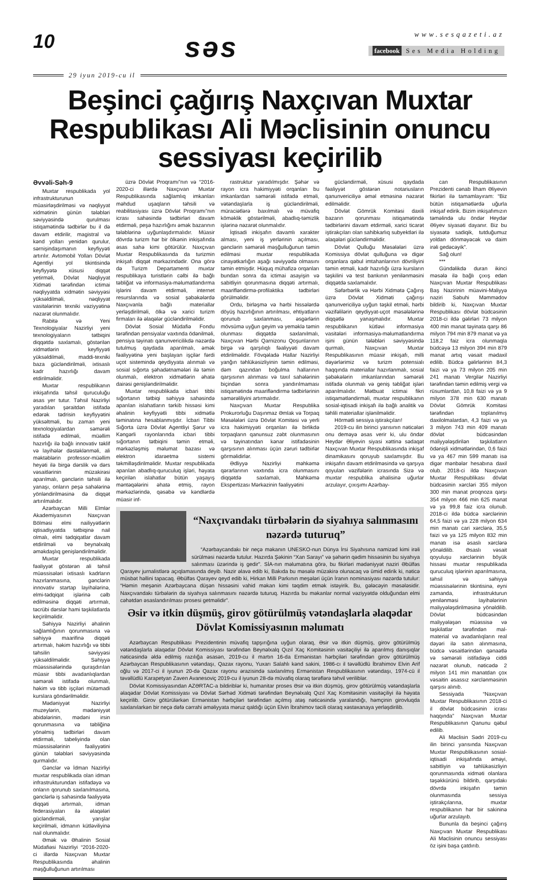10
səs
www.sesqazeti.az
facebook Ses Media Holding
29 iyun 2019-cu il
Beşinci çağırış Naxçıvan Muxtar Respublikası Ali Məclisinin onuncu sessiyası keçirilib
Əvvəli-Səh-9
Muxtar respublikada yol infrastrukturunun müasirləşdirilməsi və nəqliyyat xidmətinin günün tələbləri səviyyəsində qurulması istiqamətində tədbirlər bu il də davam etdirilir, magistral və kənd yolları yenidən qurulur, sərnişindaşımanın keyfiyyəti artırılır. Avtomobil Yolları Dövlət Agentliyi yol tikintisində keyfiyyətə xüsusi diqqət yetirməli, Dövlət Nəqliyyat Xidməti tərəfindən ictimai nəqliyyatda xidmətin səviyyəsi yüksəldilməli, nəqliyyat vasitələrinin texniki vəziyyətinə nəzarət olunmalıdır.
Rabitə və Yeni Texnologiyalar Nazirliyi yeni texnologiyaların tətbiqini diqqətdə saxlamalı, göstərilən xidmətlərin keyfiyyəti yüksəldilməli, maddi-texniki baza gücləndirilməli, ixtisaslı kadr hazırlığı davam etdirilməlidir.
Muxtar respublikanın inkişafında təhsil quruculuğu əsas yer tutur. Təhsil Nazirliyi yaradılan şəraitdən istifadə edərək tədrisin keyfiyyətini yüksəltməli, bu zaman yeni texnologiyalardan səmərəli istifadə edilməli, müəllim hazırlığı ilə bağlı innovativ təklif və layihələr dəstəklənməli, ali məktəblərin professor-müəllim heyəti ilə birgə dərslik və dərs vəsaitlərinin müzakirəsi aparılmalı, gənclərin təhsili ilə yanaşı, onların peşə sahələrinə yönləndirilməsinə də diqqət artırılmalıdır.
Azərbaycan Milli Elmlər Akademiyasının Naxçıvan Bölməsi elmi nailiyyətlərin iqtisadiyyatda tətbiqinə nail olmalı, elmi tədqiqatlar davam etdirilməli və beynəlxalq əməkdaşlıq genişləndirilməlidir.
Muxtar respublikada fəaliyyət göstərən ali təhsil müəssisələri ixtisaslı kadrların hazırlanmasına, gənclərin innovativ startap layihələrinə, elmi-tədqiqat işlərinə cəlb edilməsinə diqqəti artırmalı, təcrübi dərslər hami təşkilatlarda keçirilməlidir.
Səhiyyə Nazirliyi əhalinin sağlamlığının qorunmasına və səhiyyə maarifinə diqqəti artırmalı, həkim hazırlığı və tibbi təhsilin səviyyəsi yüksəldilməlidir. Səhiyyə müəssisələrində quraşdırılan müasir tibbi avadanlıqlardan səmərəli istifadə olunmalı, həkim və tibb işçiləri mütəmadi kurslara göndərilməlidir.
Mədəniyyət Nazirliyi muzeylərin, mədəniyyət abidələrinin, mədəni irsin qorunmasına və təbliğinə yönəlmiş tədbirləri davam etdirməli, tabeliyində olan müəssisələrinin fəaliyyətini günün tələbləri səviyyəsində qurmalıdır.
Gənclər və İdman Nazirliyi muxtar respublikada olan idman infrastrukturundan istifadəyə və onların qorunub saxlanılmasına, gənclərlə iş sahəsində fəaliyyətə diqqəti artırmalı, idman federasiyaları ilə əlaqələri gücləndirməli, yarışlar keçirilməli, idmanın kütləviliyinə nail olunmalıdır.
Əmək və Əhalinin Sosial Müdafiəsi Nazirliyi “2016-2020-ci illərdə Naxçıvan Muxtar Respublikasında əhalinin məşğulluğunun artırılması
üzrə Dövlət Proqramı”nın və “2016-2020-ci illərdə Naxçıvan Muxtar Respublikasında sağlamlıq imkanları məhdud uşaqların təhsili və reabilitasiyası üzrə Dövlət Proqramı”nın icrası sahəsində tədbirləri davam etdirməli, peşə hazırlığını əmək bazarının tələblərinə uyğunlaşdırmalıdır. Müasir dövrdə turizm hər bir ölkənin inkişafında əsas sahə kimi götürülür. Naxçıvan Muxtar Respublikasında da turizmin inkişafı diqqət mərkəzindədir. Ona görə də Turizm Departamenti muxtar respublikaya turistlərin cəlbi ilə bağlı təbliğat və informasiya-məlumatlandırma işlərini davam etdirməli, internet resurslarında və sosial şəbəkələrdə Naxçıvanla bağlı materiallar yerləşdirilməli, ölkə və xarici turizm firmaları ilə əlaqələr gücləndirilməlidir.
Dövlət Sosial Müdafiə Fondu tərəfindən pensiyalar vaxtında ödənilməli, pensiya təyinatı qanunvericilikdə nəzərdə tutulmuş qaydada aparılmalı, əmək fəaliyyətinə yeni başlayan işçilər fərdi uçot sistemində qeydiyyata alınmalı və sosial sığorta şəhadətnamələri ilə təmin olunmalı, elektron xidmətlərin əhatə dairəsi genişləndirilməlidir.
Muxtar respublikada icbari tibbi sığortanın tətbiqi səhiyyə sahəsində aparılan islahatların tərkib hissəsi kimi əhalinin keyfiyyətli tibbi xidmətlə təminatına hesablanmışdır. İcbari Tibbi Sığorta üzrə Dövlət Agentliyi Şərur və Kəngərli rayonlarında icbari tibbi sığortanın tətbiqini təmin etməli, mərkəzləşmiş məlumat bazası və elektron idarəetmə sistemi təkmilləşdirilməlidir. Muxtar respublikada aparılan abadlıq-quruculuq işləri, həyata keçirilən islahatlar bütün yaşayış məntəqələrini əhatə etmiş, rayon mərkəzlərində, qəsəbə və kəndlərdə müasir inf-
rastruktur yaradılmışdır. Şəhər və rayon icra hakimiyyəti orqanları bu imkanlardan səmərəli istifadə etməli, vətəndaşlarla iş gücləndirilməli, müraciətlərə baxılmalı və müvafiq köməklik göstərilməli, abadlıq-təmizlik işlərinə nəzarət olunmalıdır.
İqtisadi inkişafın davamlı xarakter alması, yeni iş yerlərinin açılması, gənclərin səmərəli məşğulluğunun təmin edilməsi muxtar respublikada cinayətkarlığın aşağı səviyyədə olmasını təmin etmişdir. Hüquq mühafizə orqanları bundan sonra da ictimai asayişin və sabitliyin qorunmasına diqqəti artırmalı, maarifləndirmə-profilaktika tədbirləri görülməlidir.
Ordu, birləşmə və hərbi hissələrdə döyüş hazırlığının artırılması, ehtiyatların qorunub saxlanması, əsgərlərin mövsümə uyğun geyim və yeməklə təmin olunması diqqətdə saxlanılmalı, Naxçıvan Hərbi Qarnizonu Qoşunlarının birgə və qarşılıqlı fəaliyyəti davam etdirilməlidir. Fövqəladə Hallar Nazirliyi yanğın təhlükəsizliyinin təmin edilməsi, dəm qazından boğulma hallarının qarşısının alınması və taxıl sahələrinin biçindən sonra yandırılmaması istiqamətində maarifləndirmə tədbirlərinin səmərəliliyini artırmalıdır.
Naxçıvan Muxtar Respublika Prokurorluğu Daşınmaz Əmlak və Torpaq Məsələləri üzrə Dövlət Komitəsi və yerli icra hakimiyyəti orqanları ilə birlikdə torpaqların qanunsuz zəbt olunmasının və təyinatından kənar istifadəsinin qarşısının alınması üçün zəruri tədbirlər görməlidirlər.
Ədliyyə Nazirliyi məhkəmə qərarlarının vaxtında icra olunmasını diqqətdə saxlamalı, Məhkəmə Ekspertizası Mərkəzinin fəaliyyətini
gücləndirməli, xüsusi qaydada fəaliyyət göstərən notariusların qanunvericiliyə əməl etməsinə nəzarət edilməlidir.
Dövlət Gömrük Komitəsi daxili bazarın qorunması istiqamətində tədbirlərini davam etdirməli, xarici ticarət iştirakçıları olan sahibkarlıq subyektləri ilə əlaqələri gücləndirməlidir.
Dövlət Qulluğu Məsələləri üzrə Komissiya dövlət qulluğuna və digər orqanlara qəbul imtahanlarının dövriliyini təmin etməli, kadr hazırlığı üzrə kursların təşkilini və test bankının yenilənməsini diqqətdə saxlamalıdır.
Səfərbərlik və Hərbi Xidmətə Çağırış üzrə Dövlət Xidməti çağırışı qanunvericiliyə uyğun təşkil etməli, hərbi vəzifəlilərin qeydiyyat-uçot məsələlərinə diqqətlə yanaşmalıdır. Muxtar respublikanın kütləvi informasiya vasitələri informasiya-məlumatlandırma işini günün tələbləri səviyyəsində qurmalı, Naxçıvan Muxtar Respublikasının müasir inkişafı, milli dəyərlərimiz və turizm potensialı haqqında materiallar hazırlanmalı, sosial şəbəkələrin imkanlarından səmərəli istifadə olunmalı və geniş təbliğat işləri aparılmalıdır. Mətbuat ictimai fikri istiqamətləndirməli, muxtar respublikanın sosial-iqtisadi inkişafı ilə bağlı analitik və təhlili materiallar işlənilməlidir.
Hörmətli sessiya iştirakçıları!
2019-cu ilin birinci yarısının nəticələri onu deməyə əsas verir ki, ulu öndər Heydər Əliyevin siyasi xəttinə sədaqət Naxçıvan Muxtar Respublikasında inkişaf dinamikasını qoruyub saxlamışdır. Bu inkişafın davam etdirilməsində və qarşıya qoyulan vəzifələrin icrasında Sizə və muxtar respublika əhalisinə uğurlar arzulayır, çıxışımı Azərbay-
“Naxçıvandakı türbələrin də siyahıya salınmasını nəzərdə tuturuq”
“Azərbaycandakı bir neçə məkanın UNESKO-nun Dünya İrsi Siyahısına namizəd kimi irəli sürülməsi nəzərdə tutulur. Hazırda Şəkinin “Xan Sarayı” və şəhərin qədim hissəsinin bu siyahıya salınması üzərində iş gedir”. SİA-nın məlumatına görə, bu fikirləri mədəniyyət naziri Əbülfəs Qarayev jurnalistlərə açıqlamasında deyib. Nazir əlavə edib ki, Bakıda bu məsələ müzakirə olunacaq və ümid edirik ki, nəticə müsbət həllini tapacaq. Əbülfəs Qarayev qeyd edib ki, Hirkan Milli Parkının meşələri üçün İranın nominasiyası nəzərdə tutulur: “Həmin meşənin Azərbaycana düşən hissəsini vahid məkan kimi təqdim etmək istəyirik. Bu, gələcəyin məsələsidir. Naxçıvandakı türbələrin də siyahıya salınmasını nəzərdə tuturuq. Hazırda bu məkanlar normal vəziyyətdə olduğundan elmi cəhətdən əsaslandırılması prosesi getməlidir”.
Əsir və itkin düşmüş, girov götürülmüş vətəndaşlarla əlaqədar Dövlət Komissiyasının məlumatı
Azərbaycan Respublikası Prezidentinin müvafiq tapşırığına uyğun olaraq, Əsir və itkin düşmüş, girov götürülmüş vətəndaşlarla əlaqədar Dövlət Komissiyası tərəfindən Beynəlxalq Qızıl Xaç Komitəsinin vasitəçiliyi ilə aparılmış danışıqlar nəticəsində əldə edilmiş razılığa əsasən, 2019-cu il martın 16-da Ermənistan hərbçiləri tərəfindən girov götürülmüş Azərbaycan Respublikasının vətəndaşı, Qazax rayonu, Yuxarı Salahlı kənd sakini, 1986-cı il təvəllüdlü İbrahimov Elvin Arif oğlu və 2017-ci il iyunun 20-də Qazax rayonu ərazisində saxlanılmış Ermənistan Respublikasının vətəndaşı, 1974-cü il təvəllüdlü Karapetyan Zaven Avanesoviç 2019-cu il iyunun 28-də müvafiq olaraq tərəflərə təhvil veriliblər.
Dövlət Komissiyasından AZƏRTAC-a bildiriblər ki, humanitar proses Əsir və itkin düşmüş, girov götürülmüş vətəndaşlarla əlaqədar Dövlət Komissiyası və Dövlət Sərhəd Xidməti tərəfindən Beynəlxalq Qızıl Xaç Komitəsinin vasitəçiliyi ilə həyata keçirilib. Girov götürülərkən Ermənistan hərbçiləri tərəfindən açılmış atəş nəticəsində yaralandığı, həmçinin girovluqda saxlanılarkən bir neçə dəfə cərrahi əməliyyata məruz qaldığı üçün Elvin İbrahimov təcili olaraq xəstəxanaya yerləşdirilib.
can Respublikasının Prezidenti cənab İlham Əliyevin fikirləri ilə tamamlayıram: “Biz bütün istiqamətlərdə uğurla inkişaf edirik. Bizim inkişafımızın təməlində ulu öndər Heydər Əliyev siyasəti dayanır. Biz bu siyasətə sadiqik, tutduğumuz yoldan dönməyəcək və daim irəli gedəcəyik”.
Sağ olun!
***
Gündəlikdə duran ikinci məsələ ilə bağlı çıxış edən Naxçıvan Muxtar Respublikası Baş Nazirinin müavini-Maliyyə naziri Səbuhi Məmmədov bildirib ki, Naxçıvan Muxtar Respublikası dövlət büdcəsinin 2018-ci ildə gəlirləri 73 milyon 400 min manat təyinata qarşı 86 milyon 794 min 879 manat və ya 118,2 faiz icra olunmaqla büdcəyə 13 milyon 394 min 879 manat artıq vəsait mədaxil edilib. Büdcə gəlirlərinin 84,3 faizi və ya 73 milyon 205 min 241 manatı Vergilər Nazirliyi tərəfindən təmin edilmiş vergi və rüsumlardan, 10,8 faizi və ya 9 milyon 378 min 630 manatı Dövlət Gömrük Komitəsi tərəfindən toplanılmış daxilolmalardan, 4,3 faizi və ya 3 milyon 743 min 409 manatı dövlət büdcəsindən maliyyələşdirilən təşkilatların ödənişli xidmətlərindən, 0,6 faizi və ya 467 min 599 manatı isə digər mənbələr hesabına daxil olub. 2018-ci ildə Naxçıvan Muxtar Respublikası dövlət büdcəsinin xərcləri 355 milyon 300 min manat proqnoza qarşı 354 milyon 466 min 625 manat və ya 99,8 faiz icra olunub. 2018-ci ildə büdcə xərclərinin 64,5 faizi və ya 228 milyon 634 min manatı cari xərclərə, 35,5 faizi və ya 125 milyon 832 min manatı isə əsaslı xərclərə yönəldilib. Əsaslı vəsait qoyuluşu xərclərinin böyük hissəsi muxtar respublikada quruculuq işlərinin aparılmasına, təhsil və səhiyyə müəssisələrinin tikintisinə, eyni zamanda, infrastrukturun yenilənməsi layihələrinin maliyyələşdirilməsinə yönəldilib. Dövlət büdcəsindən maliyyələşən müəssisə və təşkilatlar tərəfindən mal-material və avadanlıqların real dəyəri ilə satın alınmasına, büdcə vəsaitlərindən qənaətlə və səmərəli istifadəyə ciddi nəzarət olunub, nəticədə 2 milyon 141 min manatdan çox vəsaitin əsassız xərclənməsinin qarşısı alınıb.
Sessiyada “Naxçıvan Muxtar Respublikasının 2018-ci il dövlət büdcəsinin icrası haqqında” Naxçıvan Muxtar Respublikasının Qanunu qəbul edilib.
Ali Məclisin Sədri 2019-cu ilin birinci yarısında Naxçıvan Muxtar Respublikasının sosial-iqtisadi inkişafında əməyi, sabitliyin və təhlükəsizliyin qorunmasında xidməti olanlara təşəkkürünü bildirib, qarşıdakı dövrdə inkişafın təmin olunmasında sessiya iştirakçılarına, muxtar respublikanın hər bir sakininə uğurlar arzulayıb.
Bununla da beşinci çağırış Naxçıvan Muxtar Respublikası Ali Məclisinin onuncu sessiyası öz işini başa çatdırıb.